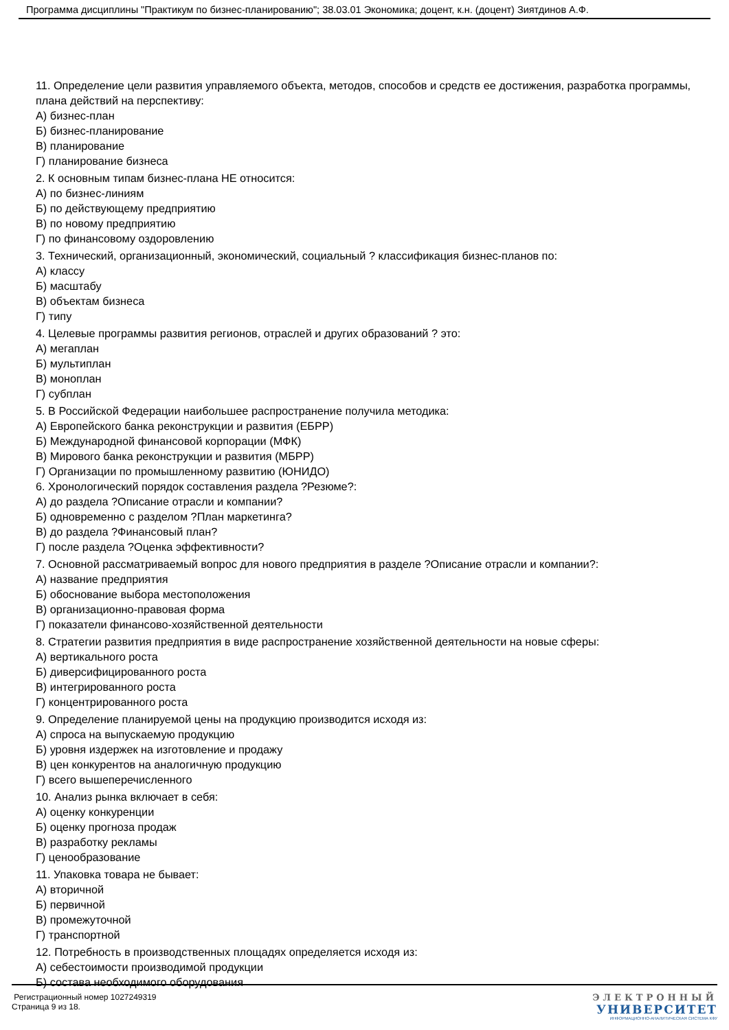Программа дисциплины "Практикум по бизнес-планированию"; 38.03.01 Экономика; доцент, к.н. (доцент) Зиятдинов А.Ф.
11. Определение цели развития управляемого объекта, методов, способов и средств ее достижения, разработка программы, плана действий на перспективу:
А) бизнес-план
Б) бизнес-планирование
В) планирование
Г) планирование бизнеса
2. К основным типам бизнес-плана НЕ относится:
А) по бизнес-линиям
Б) по действующему предприятию
В) по новому предприятию
Г) по финансовому оздоровлению
3. Технический, организационный, экономический, социальный ? классификация бизнес-планов по:
А) классу
Б) масштабу
В) объектам бизнеса
Г) типу
4. Целевые программы развития регионов, отраслей и других образований ? это:
А) мегаплан
Б) мультиплан
В) моноплан
Г) субплан
5. В Российской Федерации наибольшее распространение получила методика:
А) Европейского банка реконструкции и развития (ЕБРР)
Б) Международной финансовой корпорации (МФК)
В) Мирового банка реконструкции и развития (МБРР)
Г) Организации по промышленному развитию (ЮНИДО)
6. Хронологический порядок составления раздела ?Резюме?:
А) до раздела ?Описание отрасли и компании?
Б) одновременно с разделом ?План маркетинга?
В) до раздела ?Финансовый план?
Г) после раздела ?Оценка эффективности?
7. Основной рассматриваемый вопрос для нового предприятия в разделе ?Описание отрасли и компании?:
А) название предприятия
Б) обоснование выбора местоположения
В) организационно-правовая форма
Г) показатели финансово-хозяйственной деятельности
8. Стратегии развития предприятия в виде распространение хозяйственной деятельности на новые сферы:
А) вертикального роста
Б) диверсифицированного роста
В) интегрированного роста
Г) концентрированного роста
9. Определение планируемой цены на продукцию производится исходя из:
А) спроса на выпускаемую продукцию
Б) уровня издержек на изготовление и продажу
В) цен конкурентов на аналогичную продукцию
Г) всего вышеперечисленного
10. Анализ рынка включает в себя:
А) оценку конкуренции
Б) оценку прогноза продаж
В) разработку рекламы
Г) ценообразование
11. Упаковка товара не бывает:
А) вторичной
Б) первичной
В) промежуточной
Г) транспортной
12. Потребность в производственных площадях определяется исходя из:
А) себестоимости производимой продукции
Б) состава необходимого оборудования
Регистрационный номер 1027249319
Страница 9 из 18.
ЭЛЕКТРОННЫЙ
УНИВЕРСИТЕТ
ИНФОРМАЦИОННО-АНАЛИТИЧЕСКАЯ СИСТЕМА КФУ